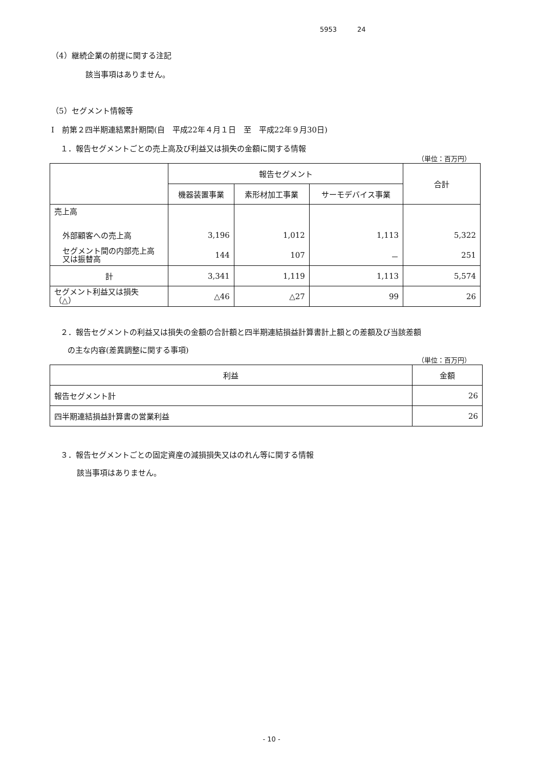5953 24
（4）継続企業の前提に関する注記
該当事項はありません。
（5）セグメント情報等
Ⅰ　前第２四半期連結累計期間(自　平成22年４月１日　至　平成22年９月30日)
１．報告セグメントごとの売上高及び利益又は損失の金額に関する情報
（単位：百万円）
| | 報告セグメント | | | 合計 |
| --- | --- | --- | --- | --- |
| | 機器装置事業 | 素形材加工事業 | サーモデバイス事業 | |
| 売上高 | | | | |
| 外部顧客への売上高 | 3,196 | 1,012 | 1,113 | 5,322 |
| セグメント間の内部売上高 又は振替高 | 144 | 107 | － | 251 |
| 計 | 3,341 | 1,119 | 1,113 | 5,574 |
| セグメント利益又は損失 （△） | △46 | △27 | 99 | 26 |
２．報告セグメントの利益又は損失の金額の合計額と四半期連結損益計算書計上額との差額及び当該差額
の主な内容(差異調整に関する事項)
（単位：百万円）
| 利益 | 金額 |
| --- | --- |
| 報告セグメント計 | 26 |
| 四半期連結損益計算書の営業利益 | 26 |
３．報告セグメントごとの固定資産の減損損失又はのれん等に関する情報
該当事項はありません。
- 10 -